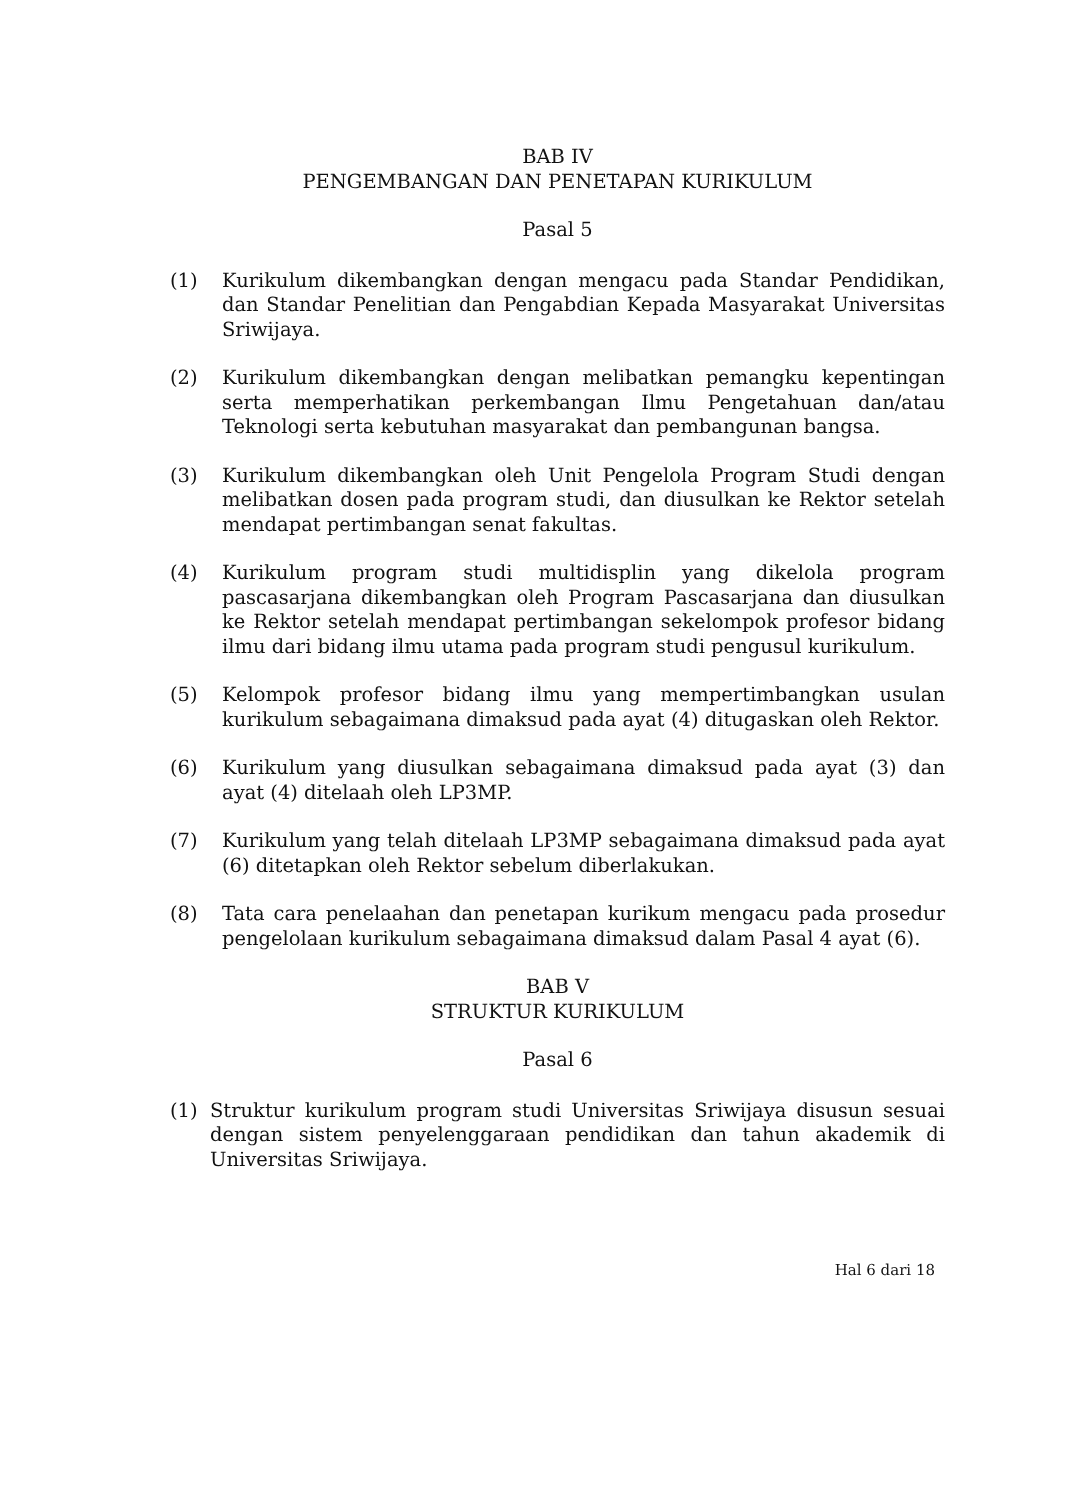BAB IV
PENGEMBANGAN DAN PENETAPAN KURIKULUM
Pasal 5
(1) Kurikulum dikembangkan dengan mengacu pada Standar Pendidikan, dan Standar Penelitian dan Pengabdian Kepada Masyarakat Universitas Sriwijaya.
(2) Kurikulum dikembangkan dengan melibatkan pemangku kepentingan serta memperhatikan perkembangan Ilmu Pengetahuan dan/atau Teknologi serta kebutuhan masyarakat dan pembangunan bangsa.
(3) Kurikulum dikembangkan oleh Unit Pengelola Program Studi dengan melibatkan dosen pada program studi, dan diusulkan ke Rektor setelah mendapat pertimbangan senat fakultas.
(4) Kurikulum program studi multidisplin yang dikelola program pascasarjana dikembangkan oleh Program Pascasarjana dan diusulkan ke Rektor setelah mendapat pertimbangan sekelompok profesor bidang ilmu dari bidang ilmu utama pada program studi pengusul kurikulum.
(5) Kelompok profesor bidang ilmu yang mempertimbangkan usulan kurikulum sebagaimana dimaksud pada ayat (4) ditugaskan oleh Rektor.
(6) Kurikulum yang diusulkan sebagaimana dimaksud pada ayat (3) dan ayat (4) ditelaah oleh LP3MP.
(7) Kurikulum yang telah ditelaah LP3MP sebagaimana dimaksud pada ayat (6) ditetapkan oleh Rektor sebelum diberlakukan.
(8) Tata cara penelaahan dan penetapan kurikum mengacu pada prosedur pengelolaan kurikulum sebagaimana dimaksud dalam Pasal 4 ayat (6).
BAB V
STRUKTUR KURIKULUM
Pasal 6
(1) Struktur kurikulum program studi Universitas Sriwijaya disusun sesuai dengan sistem penyelenggaraan pendidikan dan tahun akademik di Universitas Sriwijaya.
Hal 6 dari 18